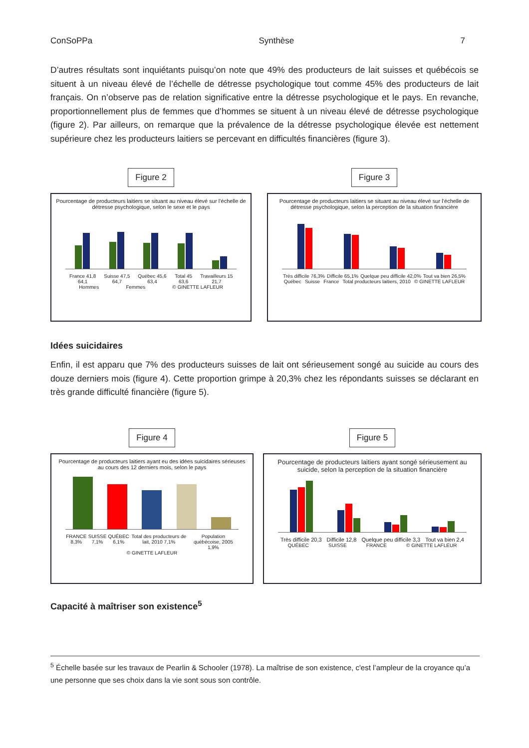ConSoPPa Synthèse 7
D’autres résultats sont inquiétants puisqu’on note que 49% des producteurs de lait suisses et québécois se situent à un niveau élevé de l’échelle de détresse psychologique tout comme 45% des producteurs de lait français. On n’observe pas de relation significative entre la détresse psychologique et le pays. En revanche, proportionnellement plus de femmes que d’hommes se situent à un niveau élevé de détresse psychologique (figure 2). Par ailleurs, on remarque que la prévalence de la détresse psychologique élevée est nettement supérieure chez les producteurs laitiers se percevant en difficultés financières (figure 3).
Figure 2
Pourcentage de producteurs laitiers se situant au niveau élevé sur l’échelle de détresse psychologique, selon le sexe et le pays
France 41,8 64,1 Suisse 47,5 64,7 Québec 45,6 63,4 Total 45 63,6 Travailleurs 15 21,7
Hommes Femmes © GINETTE LAFLEUR
Figure 3
Pourcentage de producteurs laitiers se situant au niveau élevé sur l’échelle de détresse psychologique, selon la perception de la situation financière
Très difficile 76,3% Difficile 65,1% Quelque peu difficile 42,0% Tout va bien 26,5%
Québec Suisse France Total producteurs laitiers, 2010 © GINETTE LAFLEUR
Idées suicidaires
Enfin, il est apparu que 7% des producteurs suisses de lait ont sérieusement songé au suicide au cours des douze derniers mois (figure 4). Cette proportion grimpe à 20,3% chez les répondants suisses se déclarant en très grande difficulté financière (figure 5).
Figure 4
Pourcentage de producteurs laitiers ayant eu des idées suicidaires sérieuses au cours des 12 derniers mois, selon le pays
FRANCE 8,3% SUISSE 7,1% QUÉBEC 6,1% Total des producteurs de lait, 2010 7,1% Population québécoise, 2005 1,9%
© GINETTE LAFLEUR
Figure 5
Pourcentage de producteurs laitiers ayant songé sérieusement au suicide, selon la perception de la situation financière
Très difficile 20,3 Difficile 12,8 Quelque peu difficile 3,3 Tout va bien 2,4
QUÉBEC SUISSE FRANCE © GINETTE LAFLEUR
Capacité à maîtriser son existence<sup>5</sup>
<sup>5</sup> Échelle basée sur les travaux de Pearlin & Schooler (1978). La maîtrise de son existence, c'est l’ampleur de la croyance qu’a une personne que ses choix dans la vie sont sous son contrôle.